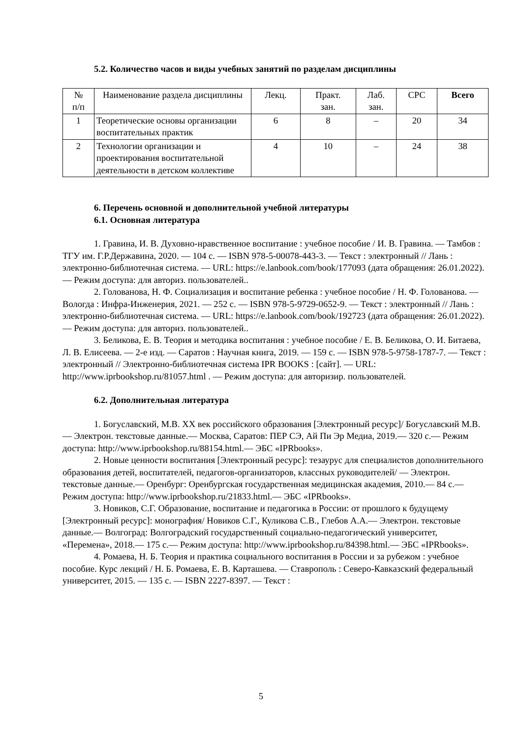5.2. Количество часов и виды учебных занятий по разделам дисциплины
| № п/п | Наименование раздела дисциплины | Лекц. | Практ. зан. | Лаб. зан. | СРС | Всего |
| --- | --- | --- | --- | --- | --- | --- |
| 1 | Теоретические основы организации воспитательных практик | 6 | 8 | – | 20 | 34 |
| 2 | Технологии организации и проектирования воспитательной деятельности в детском коллективе | 4 | 10 | – | 24 | 38 |
6. Перечень основной и дополнительной учебной литературы
6.1. Основная литература
1. Гравина, И. В. Духовно-нравственное воспитание : учебное пособие / И. В. Гравина. — Тамбов : ТГУ им. Г.Р.Державина, 2020. — 104 с. — ISBN 978-5-00078-443-3. — Текст : электронный // Лань : электронно-библиотечная система. — URL: https://e.lanbook.com/book/177093 (дата обращения: 26.01.2022). — Режим доступа: для авториз. пользователей..
2. Голованова, Н. Ф. Социализация и воспитание ребенка : учебное пособие / Н. Ф. Голованова. — Вологда : Инфра-Инженерия, 2021. — 252 с. — ISBN 978-5-9729-0652-9. — Текст : электронный // Лань : электронно-библиотечная система. — URL: https://e.lanbook.com/book/192723 (дата обращения: 26.01.2022). — Режим доступа: для авториз. пользователей..
3. Беликова, Е. В. Теория и методика воспитания : учебное пособие / Е. В. Беликова, О. И. Битаева, Л. В. Елисеева. — 2-е изд. — Саратов : Научная книга, 2019. — 159 c. — ISBN 978-5-9758-1787-7. — Текст : электронный // Электронно-библиотечная система IPR BOOKS : [сайт]. — URL: http://www.iprbookshop.ru/81057.html . — Режим доступа: для авторизир. пользователей.
6.2. Дополнительная литература
1. Богуславский, М.В. XX век российского образования [Электронный ресурс]/ Богуславский М.В.— Электрон. текстовые данные.— Москва, Саратов: ПЕР СЭ, Ай Пи Эр Медиа, 2019.— 320 c.— Режим доступа: http://www.iprbookshop.ru/88154.html.— ЭБС «IPRbooks».
2. Новые ценности воспитания [Электронный ресурс]: тезаурус для специалистов дополнительного образования детей, воспитателей, педагогов-организаторов, классных руководителей/ — Электрон. текстовые данные.— Оренбург: Оренбургская государственная медицинская академия, 2010.— 84 c.— Режим доступа: http://www.iprbookshop.ru/21833.html.— ЭБС «IPRbooks».
3. Новиков, С.Г. Образование, воспитание и педагогика в России: от прошлого к будущему [Электронный ресурс]: монография/ Новиков С.Г., Куликова С.В., Глебов А.А.— Электрон. текстовые данные.— Волгоград: Волгоградский государственный социально-педагогический университет, «Перемена», 2018.— 175 c.— Режим доступа: http://www.iprbookshop.ru/84398.html.— ЭБС «IPRbooks».
4. Ромаева, Н. Б. Теория и практика социального воспитания в России и за рубежом : учебное пособие. Курс лекций / Н. Б. Ромаева, Е. В. Карташева. — Ставрополь : Северо-Кавказский федеральный университет, 2015. — 135 c. — ISBN 2227-8397. — Текст :
5